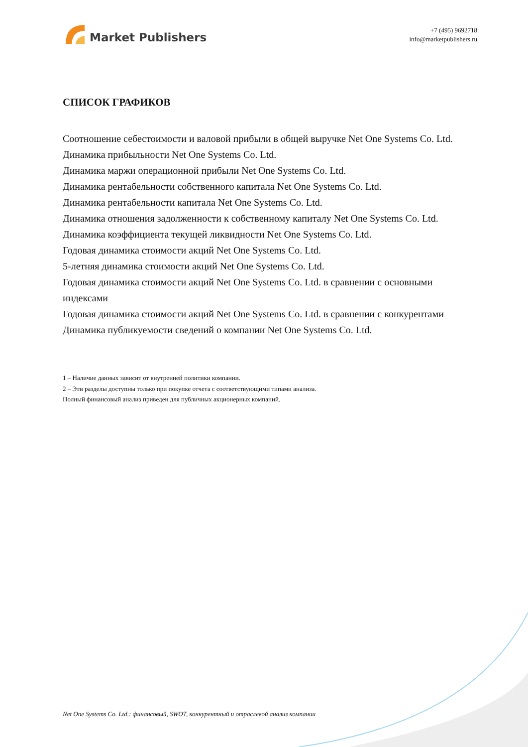Market Publishers
+7 (495) 9692718
info@marketpublishers.ru
СПИСОК ГРАФИКОВ
Соотношение себестоимости и валовой прибыли в общей выручке Net One Systems Co. Ltd.
Динамика прибыльности Net One Systems Co. Ltd.
Динамика маржи операционной прибыли Net One Systems Co. Ltd.
Динамика рентабельности собственного капитала Net One Systems Co. Ltd.
Динамика рентабельности капитала Net One Systems Co. Ltd.
Динамика отношения задолженности к собственному капиталу Net One Systems Co. Ltd.
Динамика коэффициента текущей ликвидности Net One Systems Co. Ltd.
Годовая динамика стоимости акций Net One Systems Co. Ltd.
5-летняя динамика стоимости акций Net One Systems Co. Ltd.
Годовая динамика стоимости акций Net One Systems Co. Ltd. в сравнении с основными индексами
Годовая динамика стоимости акций Net One Systems Co. Ltd. в сравнении с конкурентами
Динамика публикуемости сведений о компании Net One Systems Co. Ltd.
1 – Наличие данных зависит от внутренней политики компании.
2 – Эти разделы доступны только при покупке отчета с соответствующими типами анализа.
Полный финансовый анализ приведен для публичных акционерных компаний.
Net One Systems Co. Ltd.: финансовый, SWOT, конкурентный и отраслевой анализ компании